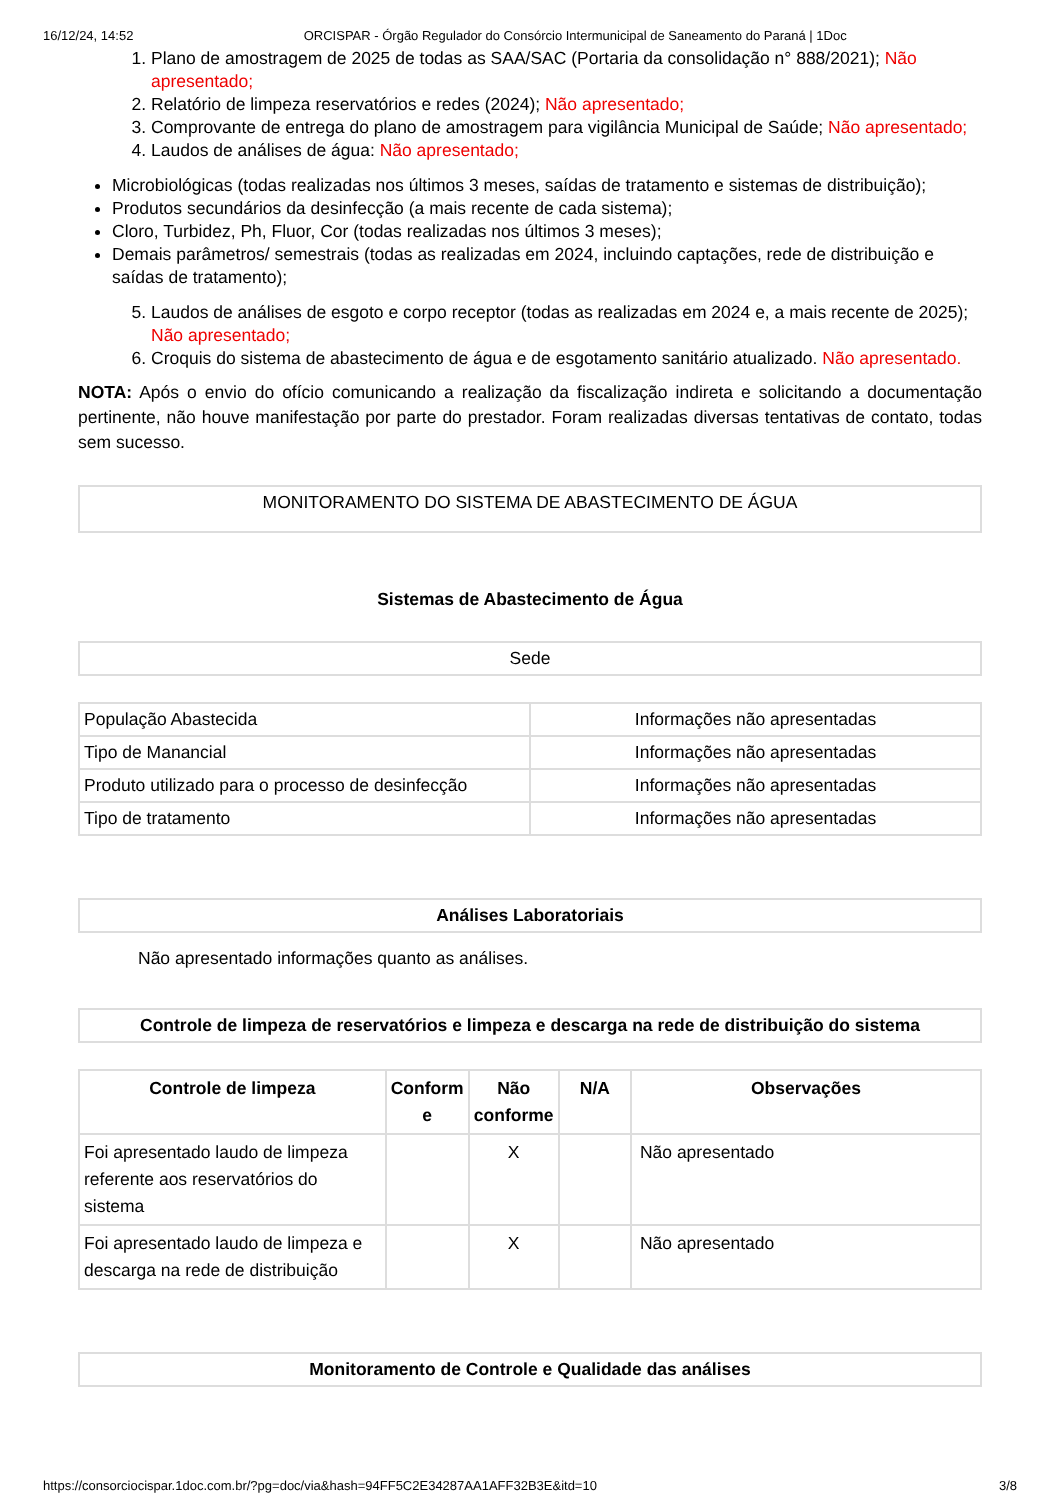16/12/24, 14:52 ORCISPAR - Órgão Regulador do Consórcio Intermunicipal de Saneamento do Paraná | 1Doc
1. Plano de amostragem de 2025 de todas as SAA/SAC (Portaria da consolidação n° 888/2021); Não apresentado;
2. Relatório de limpeza reservatórios e redes (2024); Não apresentado;
3. Comprovante de entrega do plano de amostragem para vigilância Municipal de Saúde; Não apresentado;
4. Laudos de análises de água: Não apresentado;
Microbiológicas (todas realizadas nos últimos 3 meses, saídas de tratamento e sistemas de distribuição);
Produtos secundários da desinfecção (a mais recente de cada sistema);
Cloro, Turbidez, Ph, Fluor, Cor (todas realizadas nos últimos 3 meses);
Demais parâmetros/ semestrais (todas as realizadas em 2024, incluindo captações, rede de distribuição e saídas de tratamento);
5. Laudos de análises de esgoto e corpo receptor (todas as realizadas em 2024 e, a mais recente de 2025); Não apresentado;
6. Croquis do sistema de abastecimento de água e de esgotamento sanitário atualizado. Não apresentado.
NOTA: Após o envio do ofício comunicando a realização da fiscalização indireta e solicitando a documentação pertinente, não houve manifestação por parte do prestador. Foram realizadas diversas tentativas de contato, todas sem sucesso.
MONITORAMENTO DO SISTEMA DE ABASTECIMENTO DE ÁGUA
Sistemas de Abastecimento de Água
Sede
| População Abastecida | Informações não apresentadas |
| Tipo de Manancial | Informações não apresentadas |
| Produto utilizado para o processo de desinfecção | Informações não apresentadas |
| Tipo de tratamento | Informações não apresentadas |
Análises Laboratoriais
Não apresentado informações quanto as análises.
Controle de limpeza de reservatórios e limpeza e descarga na rede de distribuição do sistema
| Controle de limpeza | Conform e | Não conforme | N/A | Observações |
| --- | --- | --- | --- | --- |
| Foi apresentado laudo de limpeza referente aos reservatórios do sistema | | X | | Não apresentado |
| Foi apresentado laudo de limpeza e descarga na rede de distribuição | | X | | Não apresentado |
Monitoramento de Controle e Qualidade das análises
https://consorciocispar.1doc.com.br/?pg=doc/via&hash=94FF5C2E34287AA1AFF32B3E&itd=10 3/8